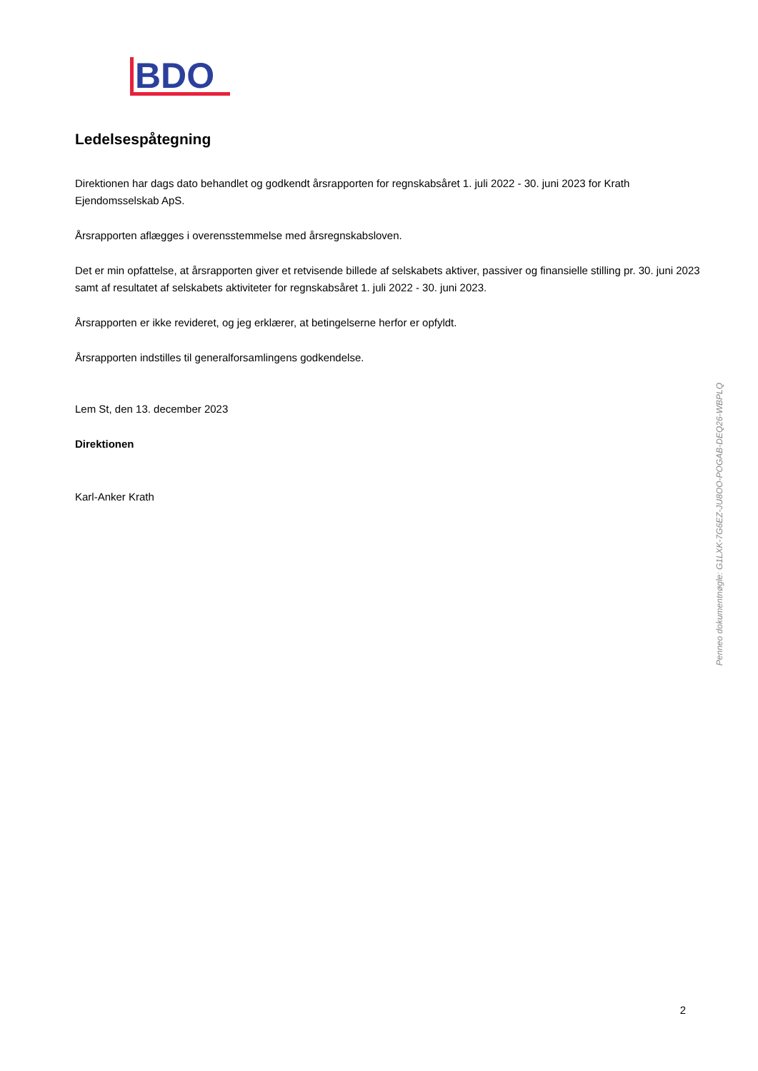BDO
Ledelsespåtegning
Direktionen har dags dato behandlet og godkendt årsrapporten for regnskabsåret 1. juli 2022 - 30. juni 2023 for Krath Ejendomsselskab ApS.
Årsrapporten aflægges i overensstemmelse med årsregnskabsloven.
Det er min opfattelse, at årsrapporten giver et retvisende billede af selskabets aktiver, passiver og finansielle stilling pr. 30. juni 2023 samt af resultatet af selskabets aktiviteter for regnskabsåret 1. juli 2022 - 30. juni 2023.
Årsrapporten er ikke revideret, og jeg erklærer, at betingelserne herfor er opfyldt.
Årsrapporten indstilles til generalforsamlingens godkendelse.
Lem St, den 13. december 2023
Direktionen
Karl-Anker Krath
2
Penneo dokumentnøgle: G1LXK-7G6EZ-JU8OO-POGAB-DEQ26-WBPLQ